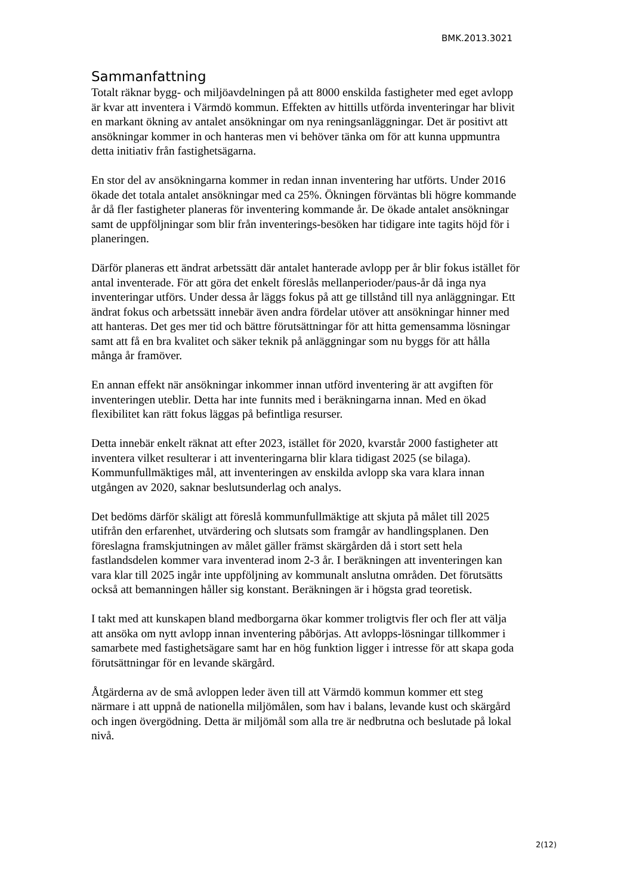BMK.2013.3021
Sammanfattning
Totalt räknar bygg- och miljöavdelningen på att 8000 enskilda fastigheter med eget avlopp är kvar att inventera i Värmdö kommun. Effekten av hittills utförda inventeringar har blivit en markant ökning av antalet ansökningar om nya reningsanläggningar. Det är positivt att ansökningar kommer in och hanteras men vi behöver tänka om för att kunna uppmuntra detta initiativ från fastighetsägarna.
En stor del av ansökningarna kommer in redan innan inventering har utförts. Under 2016 ökade det totala antalet ansökningar med ca 25%. Ökningen förväntas bli högre kommande år då fler fastigheter planeras för inventering kommande år. De ökade antalet ansökningar samt de uppföljningar som blir från inventerings-besöken har tidigare inte tagits höjd för i planeringen.
Därför planeras ett ändrat arbetssätt där antalet hanterade avlopp per år blir fokus istället för antal inventerade. För att göra det enkelt föreslås mellanperioder/paus-år då inga nya inventeringar utförs. Under dessa år läggs fokus på att ge tillstånd till nya anläggningar. Ett ändrat fokus och arbetssätt innebär även andra fördelar utöver att ansökningar hinner med att hanteras. Det ges mer tid och bättre förutsättningar för att hitta gemensamma lösningar samt att få en bra kvalitet och säker teknik på anläggningar som nu byggs för att hålla många år framöver.
En annan effekt när ansökningar inkommer innan utförd inventering är att avgiften för inventeringen uteblir. Detta har inte funnits med i beräkningarna innan. Med en ökad flexibilitet kan rätt fokus läggas på befintliga resurser.
Detta innebär enkelt räknat att efter 2023, istället för 2020, kvarstår 2000 fastigheter att inventera vilket resulterar i att inventeringarna blir klara tidigast 2025 (se bilaga). Kommunfullmäktiges mål, att inventeringen av enskilda avlopp ska vara klara innan utgången av 2020, saknar beslutsunderlag och analys.
Det bedöms därför skäligt att föreslå kommunfullmäktige att skjuta på målet till 2025 utifrån den erfarenhet, utvärdering och slutsats som framgår av handlingsplanen. Den föreslagna framskjutningen av målet gäller främst skärgården då i stort sett hela fastlandsdelen kommer vara inventerad inom 2-3 år. I beräkningen att inventeringen kan vara klar till 2025 ingår inte uppföljning av kommunalt anslutna områden. Det förutsätts också att bemanningen håller sig konstant. Beräkningen är i högsta grad teoretisk.
I takt med att kunskapen bland medborgarna ökar kommer troligtvis fler och fler att välja att ansöka om nytt avlopp innan inventering påbörjas. Att avlopps-lösningar tillkommer i samarbete med fastighetsägare samt har en hög funktion ligger i intresse för att skapa goda förutsättningar för en levande skärgård.
Åtgärderna av de små avloppen leder även till att Värmdö kommun kommer ett steg närmare i att uppnå de nationella miljömålen, som hav i balans, levande kust och skärgård och ingen övergödning. Detta är miljömål som alla tre är nedbrutna och beslutade på lokal nivå.
2(12)